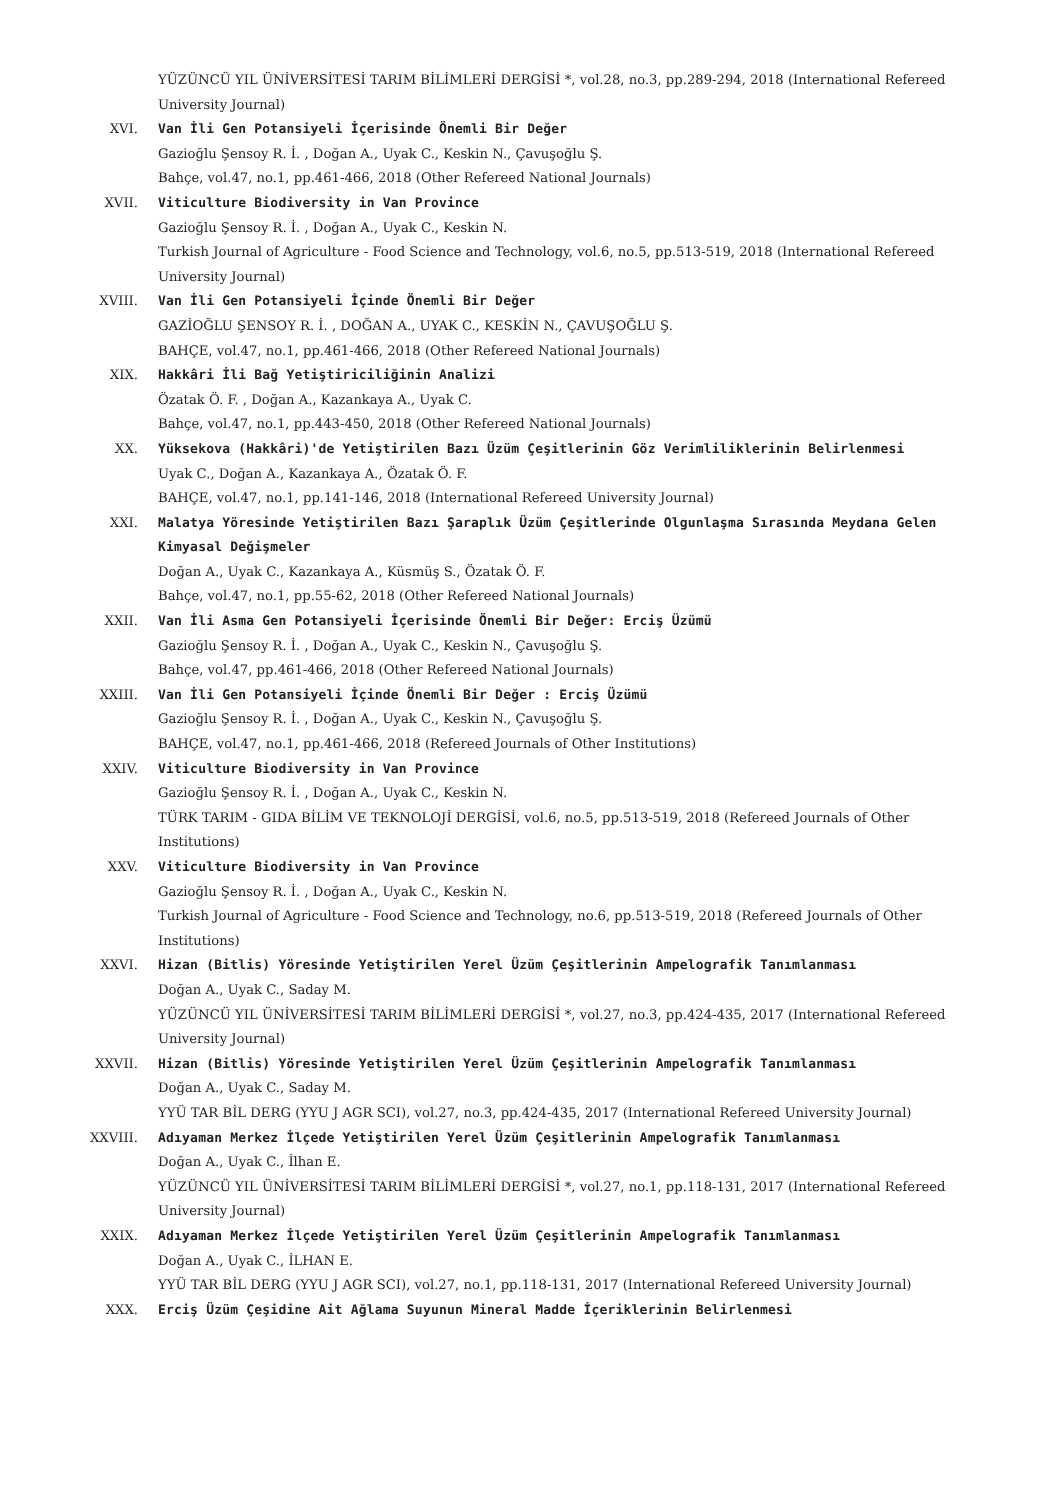YÜZÜNCÜ YIL ÜNİVERSİTESİ TARIM BİLİMLERİ DERGİSİ *, vol.28, no.3, pp.289-294, 2018 (International Refereed University Journal)
XVI. Van İli Gen Potansiyeli İçerisinde Önemli Bir Değer
Gazioğlu Şensoy R. İ. , Doğan A., Uyak C., Keskin N., Çavuşoğlu Ş.
Bahçe, vol.47, no.1, pp.461-466, 2018 (Other Refereed National Journals)
XVII. Viticulture Biodiversity in Van Province
Gazioğlu Şensoy R. İ. , Doğan A., Uyak C., Keskin N.
Turkish Journal of Agriculture - Food Science and Technology, vol.6, no.5, pp.513-519, 2018 (International Refereed University Journal)
XVIII. Van İli Gen Potansiyeli İçinde Önemli Bir Değer
GAZİOĞLU ŞENSOY R. İ. , DOĞAN A., UYAK C., KESKİN N., ÇAVUŞOĞLU Ş.
BAHÇE, vol.47, no.1, pp.461-466, 2018 (Other Refereed National Journals)
XIX. Hakkâri İli Bağ Yetiştiriciliğinin Analizi
Özatak Ö. F. , Doğan A., Kazankaya A., Uyak C.
Bahçe, vol.47, no.1, pp.443-450, 2018 (Other Refereed National Journals)
XX. Yüksekova (Hakkâri)'de Yetiştirilen Bazı Üzüm Çeşitlerinin Göz Verimliliklerinin Belirlenmesi
Uyak C., Doğan A., Kazankaya A., Özatak Ö. F.
BAHÇE, vol.47, no.1, pp.141-146, 2018 (International Refereed University Journal)
XXI. Malatya Yöresinde Yetiştirilen Bazı Şaraplık Üzüm Çeşitlerinde Olgunlaşma Sırasında Meydana Gelen Kimyasal Değişmeler
Doğan A., Uyak C., Kazankaya A., Küsmüş S., Özatak Ö. F.
Bahçe, vol.47, no.1, pp.55-62, 2018 (Other Refereed National Journals)
XXII. Van İli Asma Gen Potansiyeli İçerisinde Önemli Bir Değer: Erciş Üzümü
Gazioğlu Şensoy R. İ. , Doğan A., Uyak C., Keskin N., Çavuşoğlu Ş.
Bahçe, vol.47, pp.461-466, 2018 (Other Refereed National Journals)
XXIII. Van İli Gen Potansiyeli İçinde Önemli Bir Değer : Erciş Üzümü
Gazioğlu Şensoy R. İ. , Doğan A., Uyak C., Keskin N., Çavuşoğlu Ş.
BAHÇE, vol.47, no.1, pp.461-466, 2018 (Refereed Journals of Other Institutions)
XXIV. Viticulture Biodiversity in Van Province
Gazioğlu Şensoy R. İ. , Doğan A., Uyak C., Keskin N.
TÜRK TARIM - GIDA BİLİM VE TEKNOLOJİ DERGİSİ, vol.6, no.5, pp.513-519, 2018 (Refereed Journals of Other Institutions)
XXV. Viticulture Biodiversity in Van Province
Gazioğlu Şensoy R. İ. , Doğan A., Uyak C., Keskin N.
Turkish Journal of Agriculture - Food Science and Technology, no.6, pp.513-519, 2018 (Refereed Journals of Other Institutions)
XXVI. Hizan (Bitlis) Yöresinde Yetiştirilen Yerel Üzüm Çeşitlerinin Ampelografik Tanımlanması
Doğan A., Uyak C., Saday M.
YÜZÜNCÜ YIL ÜNİVERSİTESİ TARIM BİLİMLERİ DERGİSİ *, vol.27, no.3, pp.424-435, 2017 (International Refereed University Journal)
XXVII. Hizan (Bitlis) Yöresinde Yetiştirilen Yerel Üzüm Çeşitlerinin Ampelografik Tanımlanması
Doğan A., Uyak C., Saday M.
YYÜ TAR BİL DERG (YYU J AGR SCI), vol.27, no.3, pp.424-435, 2017 (International Refereed University Journal)
XXVIII. Adıyaman Merkez İlçede Yetiştirilen Yerel Üzüm Çeşitlerinin Ampelografik Tanımlanması
Doğan A., Uyak C., İlhan E.
YÜZÜNCÜ YIL ÜNİVERSİTESİ TARIM BİLİMLERİ DERGİSİ *, vol.27, no.1, pp.118-131, 2017 (International Refereed University Journal)
XXIX. Adıyaman Merkez İlçede Yetiştirilen Yerel Üzüm Çeşitlerinin Ampelografik Tanımlanması
Doğan A., Uyak C., İLHAN E.
YYÜ TAR BİL DERG (YYU J AGR SCI), vol.27, no.1, pp.118-131, 2017 (International Refereed University Journal)
XXX. Erciş Üzüm Çeşidine Ait Ağlama Suyunun Mineral Madde İçeriklerinin Belirlenmesi